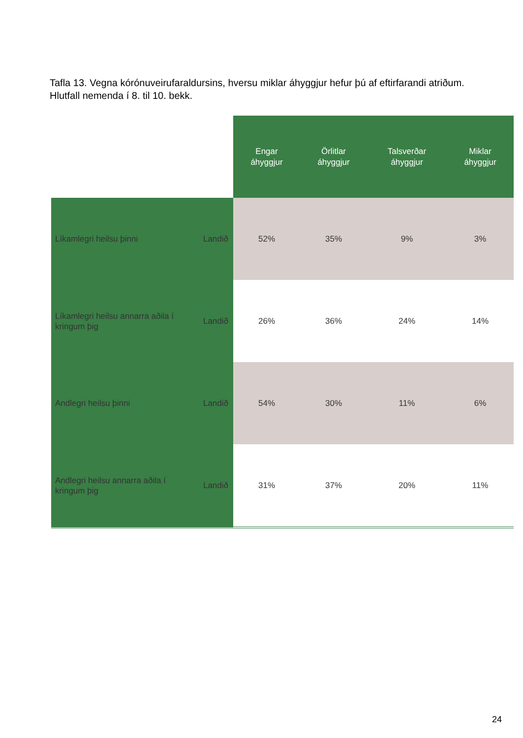Tafla 13. Vegna kórónuveirufaraldursins, hversu miklar áhyggjur hefur þú af eftirfarandi atriðum. Hlutfall nemenda í 8. til 10. bekk.
| | | Engar áhyggjur | Örlitlar áhyggjur | Talsverðar áhyggjur | Miklar áhyggjur |
| Líkamlegri heilsu þinni | Landið | 52% | 35% | 9% | 3% |
| Líkamlegri heilsu annarra aðila í kringum þig | Landið | 26% | 36% | 24% | 14% |
| Andlegri heilsu þinni | Landið | 54% | 30% | 11% | 6% |
| Andlegri heilsu annarra aðila í kringum þig | Landið | 31% | 37% | 20% | 11% |
24